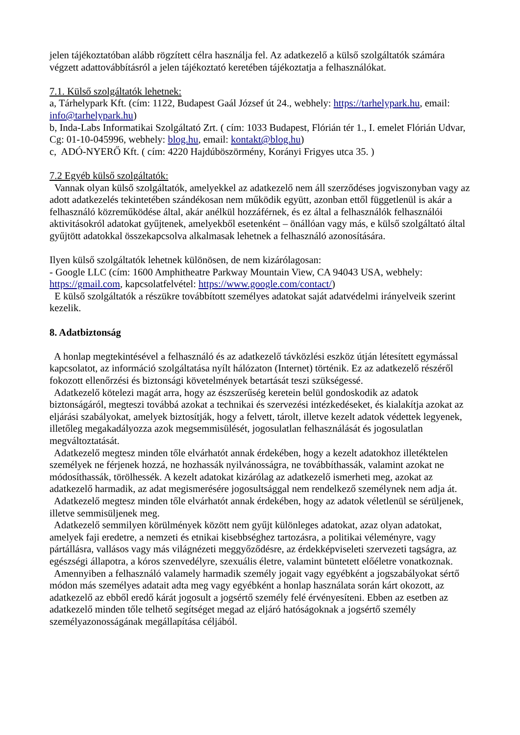jelen tájékoztatóban alább rögzített célra használja fel. Az adatkezelő a külső szolgáltatók számára végzett adattovábbításról a jelen tájékoztató keretében tájékoztatja a felhasználókat.
7.1. Külső szolgáltatók lehetnek:
a, Tárhelypark Kft. (cím: 1122, Budapest Gaál József út 24., webhely: https://tarhelypark.hu, email: info@tarhelypark.hu)
b, Inda-Labs Informatikai Szolgáltató Zrt. ( cím: 1033 Budapest, Flórián tér 1., I. emelet Flórián Udvar, Cg: 01-10-045996, webhely: blog.hu, email: kontakt@blog.hu)
c, ADÓ-NYERŐ Kft. ( cím: 4220 Hajdúböszörmény, Korányi Frigyes utca 35. )
7.2 Egyéb külső szolgáltatók:
Vannak olyan külső szolgáltatók, amelyekkel az adatkezelő nem áll szerződéses jogviszonyban vagy az adott adatkezelés tekintetében szándékosan nem működik együtt, azonban ettől függetlenül is akár a felhasználó közreműködése által, akár anélkül hozzáférnek, és ez által a felhasználók felhasználói aktivitásokról adatokat gyűjtenek, amelyekből esetenként – önállóan vagy más, e külső szolgáltató által gyűjtött adatokkal összekapcsolva alkalmasak lehetnek a felhasználó azonosítására.
Ilyen külső szolgáltatók lehetnek különösen, de nem kizárólagosan:
- Google LLC (cím: 1600 Amphitheatre Parkway Mountain View, CA 94043 USA, webhely: https://gmail.com, kapcsolatfelvétel: https://www.google.com/contact/)
E külső szolgáltatók a részükre továbbított személyes adatokat saját adatvédelmi irányelveik szerint kezelik.
8. Adatbiztonság
A honlap megtekintésével a felhasználó és az adatkezelő távközlési eszköz útján létesített egymással kapcsolatot, az információ szolgáltatása nyílt hálózaton (Internet) történik. Ez az adatkezelő részéről fokozott ellenőrzési és biztonsági követelmények betartását teszi szükségessé.
Adatkezelő kötelezi magát arra, hogy az észszerűség keretein belül gondoskodik az adatok biztonságáról, megteszi továbbá azokat a technikai és szervezési intézkedéseket, és kialakítja azokat az eljárási szabályokat, amelyek biztosítják, hogy a felvett, tárolt, illetve kezelt adatok védettek legyenek, illetőleg megakadályozza azok megsemmisülését, jogosulatlan felhasználását és jogosulatlan megváltoztatását.
Adatkezelő megtesz minden tőle elvárhatót annak érdekében, hogy a kezelt adatokhoz illetéktelen személyek ne férjenek hozzá, ne hozhassák nyilvánosságra, ne továbbíthassák, valamint azokat ne módosíthassák, törölhessék. A kezelt adatokat kizárólag az adatkezelő ismerheti meg, azokat az adatkezelő harmadik, az adat megismerésére jogosultsággal nem rendelkező személynek nem adja át.
Adatkezelő megtesz minden tőle elvárhatót annak érdekében, hogy az adatok véletlenül se sérüljenek, illetve semmisüljenek meg.
Adatkezelő semmilyen körülmények között nem gyűjt különleges adatokat, azaz olyan adatokat, amelyek faji eredetre, a nemzeti és etnikai kisebbséghez tartozásra, a politikai véleményre, vagy pártállásra, vallásos vagy más világnézeti meggyőződésre, az érdekképviseleti szervezeti tagságra, az egészségi állapotra, a kóros szenvedélyre, szexuális életre, valamint büntetett előéletre vonatkoznak.
Amennyiben a felhasználó valamely harmadik személy jogait vagy egyébként a jogszabályokat sértő módon más személyes adatait adta meg vagy egyébként a honlap használata során kárt okozott, az adatkezelő az ebből eredő kárát jogosult a jogsértő személy felé érvényesíteni. Ebben az esetben az adatkezelő minden tőle telhető segítséget megad az eljáró hatóságoknak a jogsértő személy személyazonosságának megállapítása céljából.